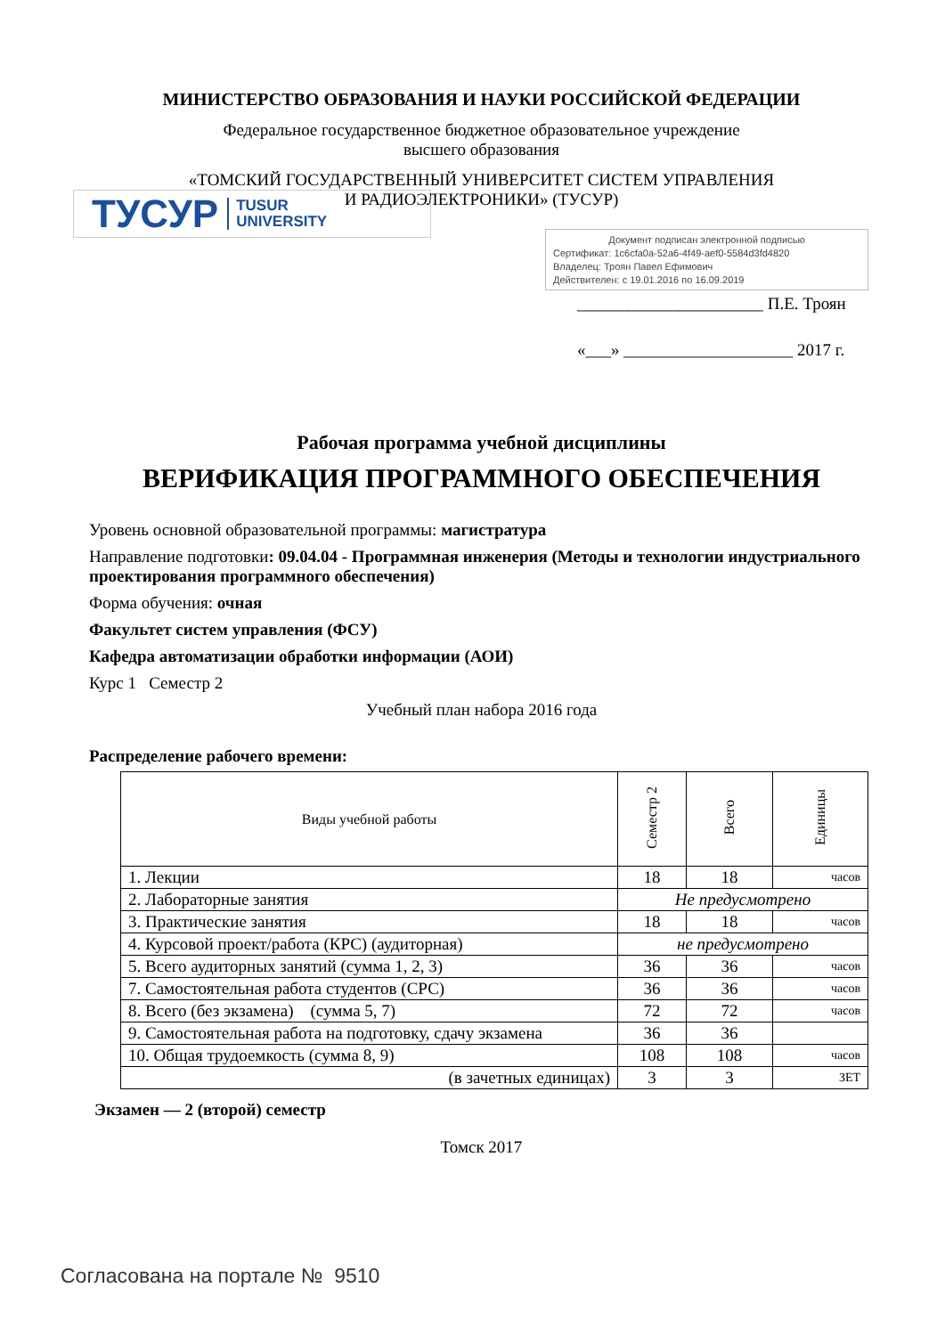МИНИСТЕРСТВО ОБРАЗОВАНИЯ И НАУКИ РОССИЙСКОЙ ФЕДЕРАЦИИ
Федеральное государственное бюджетное образовательное учреждение
высшего образования
«ТОМСКИЙ ГОСУДАРСТВЕННЫЙ УНИВЕРСИТЕТ СИСТЕМ УПРАВЛЕНИЯ
И РАДИОЭЛЕКТРОНИКИ» (ТУСУР)
ТУСУР TUSUR
UNIVERSITY
Документ подписан электронной подписью
Сертификат: 1c6cfa0a-52a6-4f49-aef0-5584d3fd4820
Владелец: Троян Павел Ефимович
Действителен: с 19.01.2016 по 16.09.2019
______________________ П.Е. Троян
«___» ____________________ 2017 г.
Рабочая программа учебной дисциплины
ВЕРИФИКАЦИЯ ПРОГРАММНОГО ОБЕСПЕЧЕНИЯ
Уровень основной образовательной программы: магистратура
Направление подготовки: 09.04.04 - Программная инженерия (Методы и технологии индустриального проектирования программного обеспечения)
Форма обучения: очная
Факультет систем управления (ФСУ)
Кафедра автоматизации обработки информации (АОИ)
Курс 1 Семестр 2
Учебный план набора 2016 года
Распределение рабочего времени:
| Виды учебной работы | Семестр 2 | Всего | Единицы |
| --- | --- | --- | --- |
| 1. Лекции | 18 | 18 | часов |
| 2. Лабораторные занятия | Не предусмотрено | | |
| 3. Практические занятия | 18 | 18 | часов |
| 4. Курсовой проект/работа (КРС) (аудиторная) | не предусмотрено | | |
| 5. Всего аудиторных занятий (сумма 1, 2, 3) | 36 | 36 | часов |
| 7. Самостоятельная работа студентов (СРС) | 36 | 36 | часов |
| 8. Всего (без экзамена) (сумма 5, 7) | 72 | 72 | часов |
| 9. Самостоятельная работа на подготовку, сдачу экзамена | 36 | 36 | |
| 10. Общая трудоемкость (сумма 8, 9) | 108 | 108 | часов |
| (в зачетных единицах) | 3 | 3 | ЗЕТ |
Экзамен — 2 (второй) семестр
Томск 2017
Согласована на портале № 9510